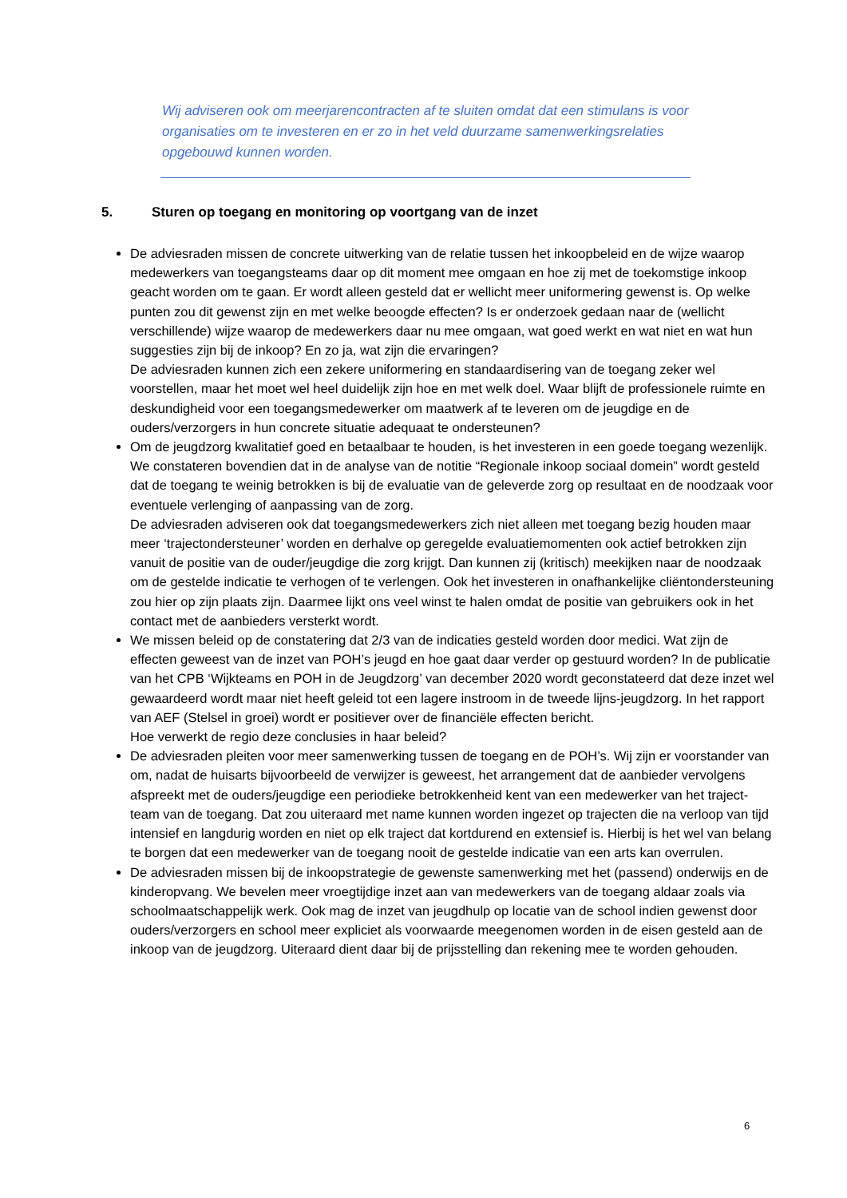Wij adviseren ook om meerjarencontracten af te sluiten omdat dat een stimulans is voor organisaties om te investeren en er zo in het veld duurzame samenwerkingsrelaties opgebouwd kunnen worden.
5. Sturen op toegang en monitoring op voortgang van de inzet
De adviesraden missen de concrete uitwerking van de relatie tussen het inkoopbeleid en de wijze waarop medewerkers van toegangsteams daar op dit moment mee omgaan en hoe zij met de toekomstige inkoop geacht worden om te gaan. Er wordt alleen gesteld dat er wellicht meer uniformering gewenst is. Op welke punten zou dit gewenst zijn en met welke beoogde effecten? Is er onderzoek gedaan naar de (wellicht verschillende) wijze waarop de medewerkers daar nu mee omgaan, wat goed werkt en wat niet en wat hun suggesties zijn bij de inkoop? En zo ja, wat zijn die ervaringen?
De adviesraden kunnen zich een zekere uniformering en standaardisering van de toegang zeker wel voorstellen, maar het moet wel heel duidelijk zijn hoe en met welk doel. Waar blijft de professionele ruimte en deskundigheid voor een toegangsmedewerker om maatwerk af te leveren om de jeugdige en de ouders/verzorgers in hun concrete situatie adequaat te ondersteunen?
Om de jeugdzorg kwalitatief goed en betaalbaar te houden, is het investeren in een goede toegang wezenlijk. We constateren bovendien dat in de analyse van de notitie “Regionale inkoop sociaal domein” wordt gesteld dat de toegang te weinig betrokken is bij de evaluatie van de geleverde zorg op resultaat en de noodzaak voor eventuele verlenging of aanpassing van de zorg.
De adviesraden adviseren ook dat toegangsmedewerkers zich niet alleen met toegang bezig houden maar meer ‘trajectondersteuner’ worden en derhalve op geregelde evaluatiemomenten ook actief betrokken zijn vanuit de positie van de ouder/jeugdige die zorg krijgt. Dan kunnen zij (kritisch) meekijken naar de noodzaak om de gestelde indicatie te verhogen of te verlengen. Ook het investeren in onafhankelijke cliëntondersteuning zou hier op zijn plaats zijn. Daarmee lijkt ons veel winst te halen omdat de positie van gebruikers ook in het contact met de aanbieders versterkt wordt.
We missen beleid op de constatering dat 2/3 van de indicaties gesteld worden door medici. Wat zijn de effecten geweest van de inzet van POH’s jeugd en hoe gaat daar verder op gestuurd worden? In de publicatie van het CPB ‘Wijkteams en POH in de Jeugdzorg’ van december 2020 wordt geconstateerd dat deze inzet wel gewaardeerd wordt maar niet heeft geleid tot een lagere instroom in de tweede lijns-jeugdzorg. In het rapport van AEF (Stelsel in groei) wordt er positiever over de financiële effecten bericht.
Hoe verwerkt de regio deze conclusies in haar beleid?
De adviesraden pleiten voor meer samenwerking tussen de toegang en de POH’s. Wij zijn er voorstander van om, nadat de huisarts bijvoorbeeld de verwijzer is geweest, het arrangement dat de aanbieder vervolgens afspreekt met de ouders/jeugdige een periodieke betrokkenheid kent van een medewerker van het traject-team van de toegang. Dat zou uiteraard met name kunnen worden ingezet op trajecten die na verloop van tijd intensief en langdurig worden en niet op elk traject dat kortdurend en extensief is. Hierbij is het wel van belang te borgen dat een medewerker van de toegang nooit de gestelde indicatie van een arts kan overrulen.
De adviesraden missen bij de inkoopstrategie de gewenste samenwerking met het (passend) onderwijs en de kinderopvang. We bevelen meer vroegtijdige inzet aan van medewerkers van de toegang aldaar zoals via schoolmaatschappelijk werk. Ook mag de inzet van jeugdhulp op locatie van de school indien gewenst door ouders/verzorgers en school meer expliciet als voorwaarde meegenomen worden in de eisen gesteld aan de inkoop van de jeugdzorg. Uiteraard dient daar bij de prijsstelling dan rekening mee te worden gehouden.
6